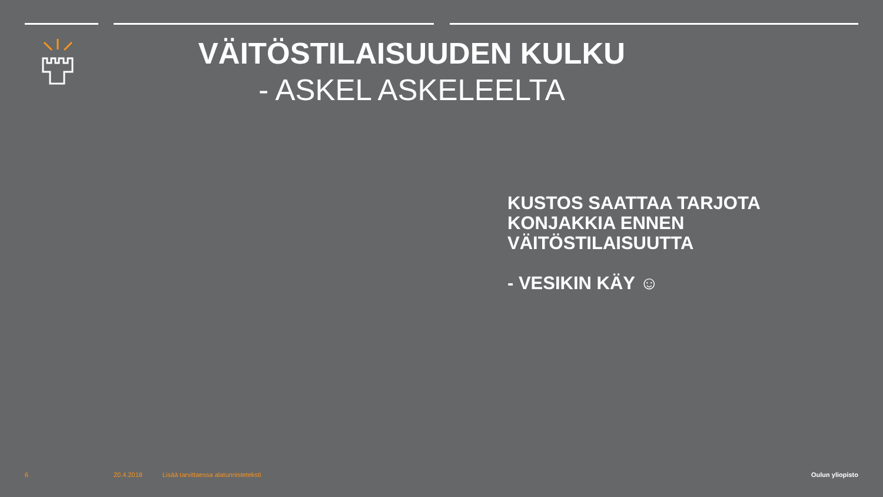VÄITÖSTILAISUUDEN KULKU
- ASKEL ASKELEELTA
KUSTOS SAATTAA TARJOTA
KONJAKKIA ENNEN
VÄITÖSTILAISUUTTA
- VESIKIN KÄY ☺
6 20.4.2018
Lisää tarvittaessa alatunnisteteksti
Oulun yliopisto